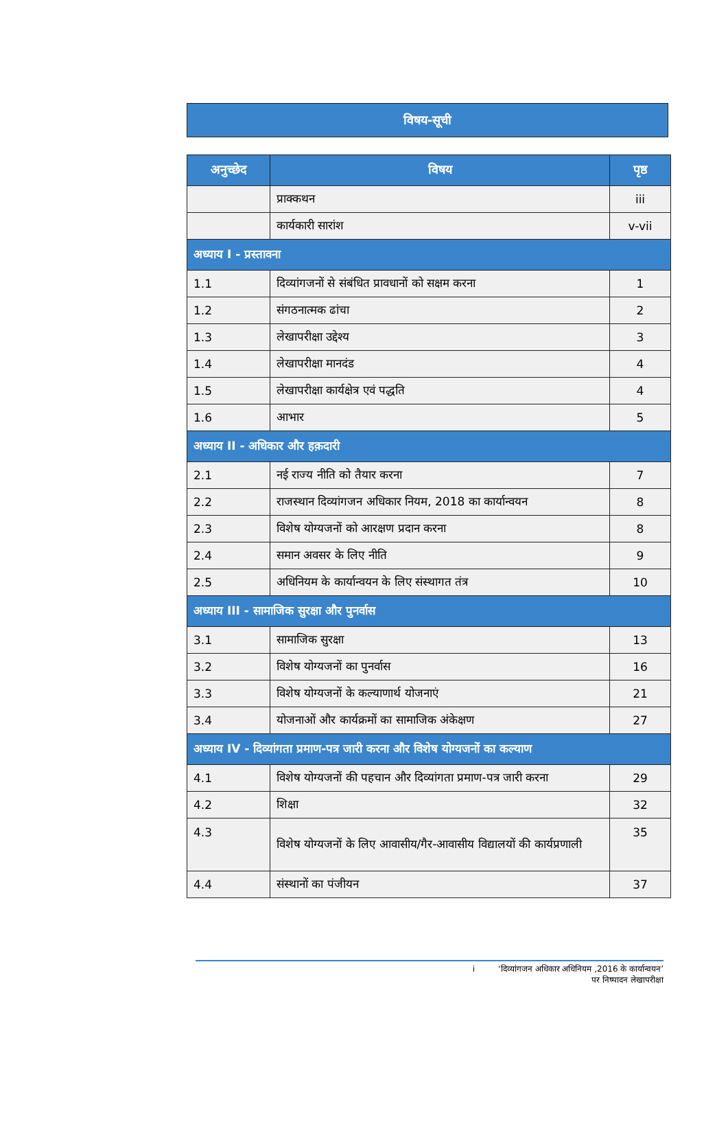विषय-सूची
| अनुच्छेद | विषय | पृष्ठ |
| --- | --- | --- |
| | प्राक्कथन | iii |
| | कार्यकारी सारांश | v-vii |
| अध्याय I - प्रस्तावना | | |
| 1.1 | दिव्यांगजनों से संबंधित प्रावधानों को सक्षम करना | 1 |
| 1.2 | संगठनात्मक ढांचा | 2 |
| 1.3 | लेखापरीक्षा उद्देश्य | 3 |
| 1.4 | लेखापरीक्षा मानदंड | 4 |
| 1.5 | लेखापरीक्षा कार्यक्षेत्र एवं पद्धति | 4 |
| 1.6 | आभार | 5 |
| अध्याय II - अधिकार और हक़दारी | | |
| 2.1 | नई राज्य नीति को तैयार करना | 7 |
| 2.2 | राजस्थान दिव्यांगजन अधिकार नियम, 2018 का कार्यान्वयन | 8 |
| 2.3 | विशेष योग्यजनों को आरक्षण प्रदान करना | 8 |
| 2.4 | समान अवसर के लिए नीति | 9 |
| 2.5 | अधिनियम के कार्यान्वयन के लिए संस्थागत तंत्र | 10 |
| अध्याय III - सामाजिक सुरक्षा और पुनर्वास | | |
| 3.1 | सामाजिक सुरक्षा | 13 |
| 3.2 | विशेष योग्यजनों का पुनर्वास | 16 |
| 3.3 | विशेष योग्यजनों के कल्याणार्थ योजनाएं | 21 |
| 3.4 | योजनाओं और कार्यक्रमों का सामाजिक अंकेक्षण | 27 |
| अध्याय IV - दिव्यांगता प्रमाण-पत्र जारी करना और विशेष योग्यजनों का कल्याण | | |
| 4.1 | विशेष योग्यजनों की पहचान और दिव्यांगता प्रमाण-पत्र जारी करना | 29 |
| 4.2 | शिक्षा | 32 |
| 4.3 | विशेष योग्यजनों के लिए आवासीय/गैर-आवासीय विद्यालयों की कार्यप्रणाली | 35 |
| 4.4 | संस्थानों का पंजीयन | 37 |
i ‘दिव्यांगजन अधिकार अधिनियम ,2016 के कार्यान्वयन’
पर निष्पादन लेखापरीक्षा